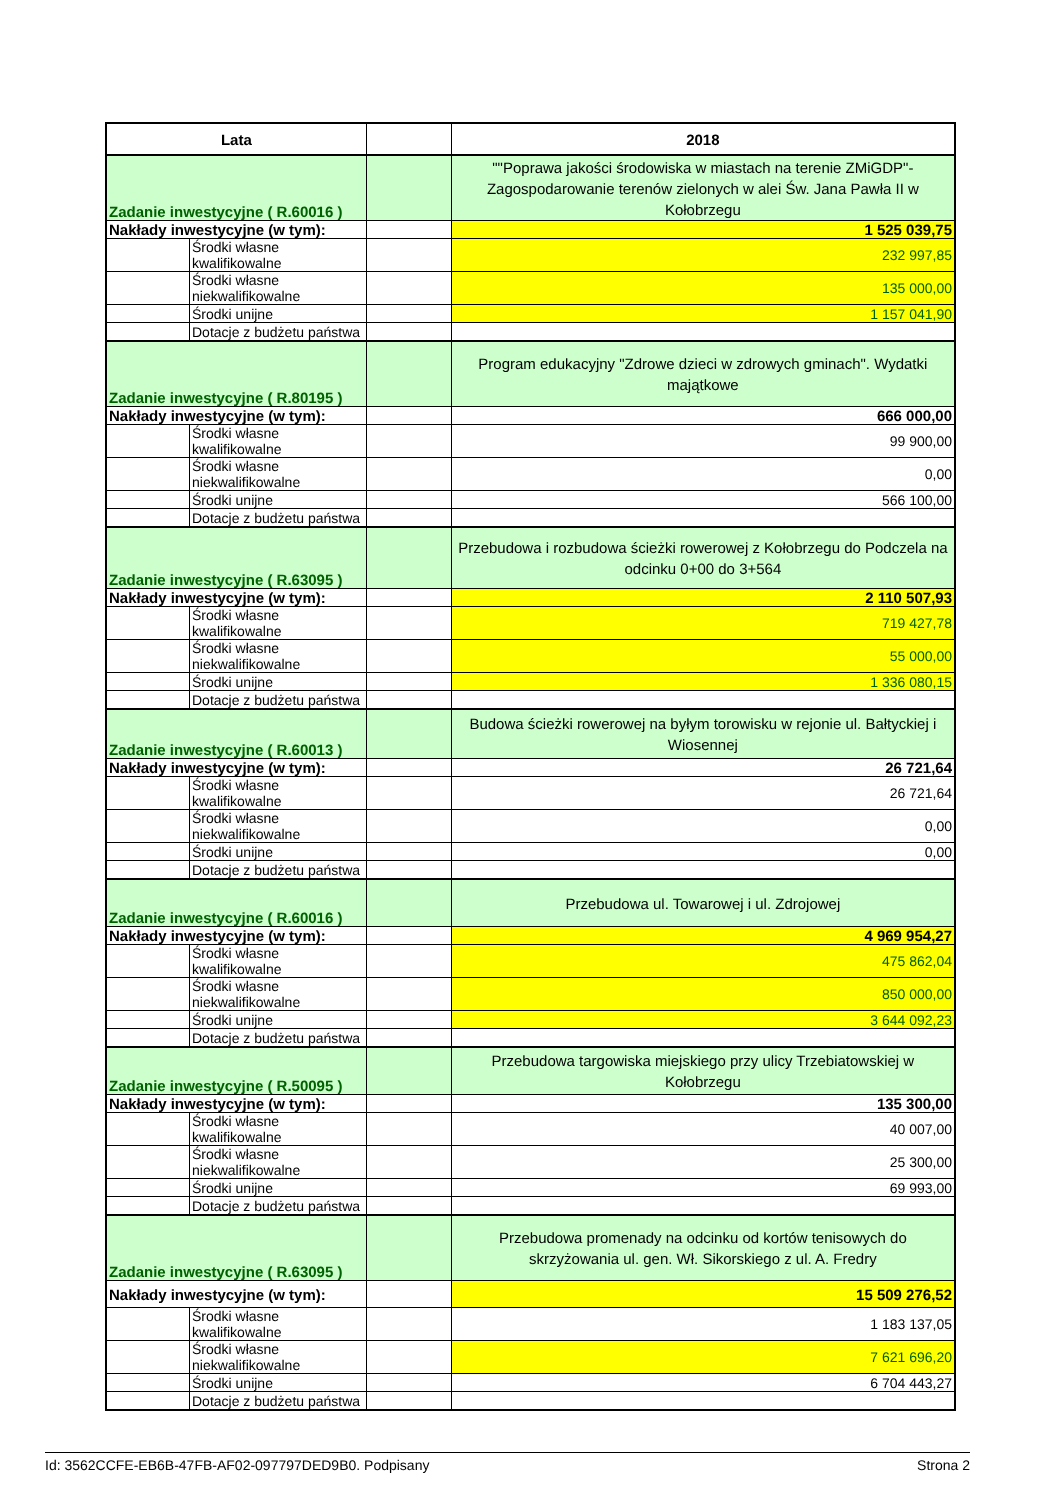| Lata | | | 2018 |
| --- | --- | --- | --- |
| Zadanie inwestycyjne ( R.60016 ) | | | ""Poprawa jakości środowiska w miastach na terenie ZMiGDP"- Zagospodarowanie terenów zielonych w alei Św. Jana Pawła II w Kołobrzegu |
| Nakłady inwestycyjne (w tym): | | | 1 525 039,75 |
| | Środki własne kwalifikowalne | | 232 997,85 |
| | Środki własne niekwalifikowalne | | 135 000,00 |
| | Środki unijne | | 1 157 041,90 |
| | Dotacje z budżetu państwa | | |
| Zadanie inwestycyjne ( R.80195 ) | | | Program edukacyjny "Zdrowe dzieci w zdrowych gminach". Wydatki majątkowe |
| Nakłady inwestycyjne (w tym): | | | 666 000,00 |
| | Środki własne kwalifikowalne | | 99 900,00 |
| | Środki własne niekwalifikowalne | | 0,00 |
| | Środki unijne | | 566 100,00 |
| | Dotacje z budżetu państwa | | |
| Zadanie inwestycyjne ( R.63095 ) | | | Przebudowa i rozbudowa ścieżki rowerowej z Kołobrzegu do Podczela na odcinku 0+00 do 3+564 |
| Nakłady inwestycyjne (w tym): | | | 2 110 507,93 |
| | Środki własne kwalifikowalne | | 719 427,78 |
| | Środki własne niekwalifikowalne | | 55 000,00 |
| | Środki unijne | | 1 336 080,15 |
| | Dotacje z budżetu państwa | | |
| Zadanie inwestycyjne ( R.60013 ) | | | Budowa ścieżki rowerowej na byłym torowisku w rejonie ul. Bałtyckiej i Wiosennej |
| Nakłady inwestycyjne (w tym): | | | 26 721,64 |
| | Środki własne kwalifikowalne | | 26 721,64 |
| | Środki własne niekwalifikowalne | | 0,00 |
| | Środki unijne | | 0,00 |
| | Dotacje z budżetu państwa | | |
| Zadanie inwestycyjne ( R.60016 ) | | | Przebudowa ul. Towarowej i ul. Zdrojowej |
| Nakłady inwestycyjne (w tym): | | | 4 969 954,27 |
| | Środki własne kwalifikowalne | | 475 862,04 |
| | Środki własne niekwalifikowalne | | 850 000,00 |
| | Środki unijne | | 3 644 092,23 |
| | Dotacje z budżetu państwa | | |
| Zadanie inwestycyjne ( R.50095 ) | | | Przebudowa targowiska miejskiego przy ulicy Trzebiatowskiej w Kołobrzegu |
| Nakłady inwestycyjne (w tym): | | | 135 300,00 |
| | Środki własne kwalifikowalne | | 40 007,00 |
| | Środki własne niekwalifikowalne | | 25 300,00 |
| | Środki unijne | | 69 993,00 |
| | Dotacje z budżetu państwa | | |
| Zadanie inwestycyjne ( R.63095 ) | | | Przebudowa promenady na odcinku od kortów tenisowych do skrzyżowania ul. gen. Wł. Sikorskiego z ul. A. Fredry |
| Nakłady inwestycyjne (w tym): | | | 15 509 276,52 |
| | Środki własne kwalifikowalne | | 1 183 137,05 |
| | Środki własne niekwalifikowalne | | 7 621 696,20 |
| | Środki unijne | | 6 704 443,27 |
| | Dotacje z budżetu państwa | | |
Id: 3562CCFE-EB6B-47FB-AF02-097797DED9B0. Podpisany Strona 2